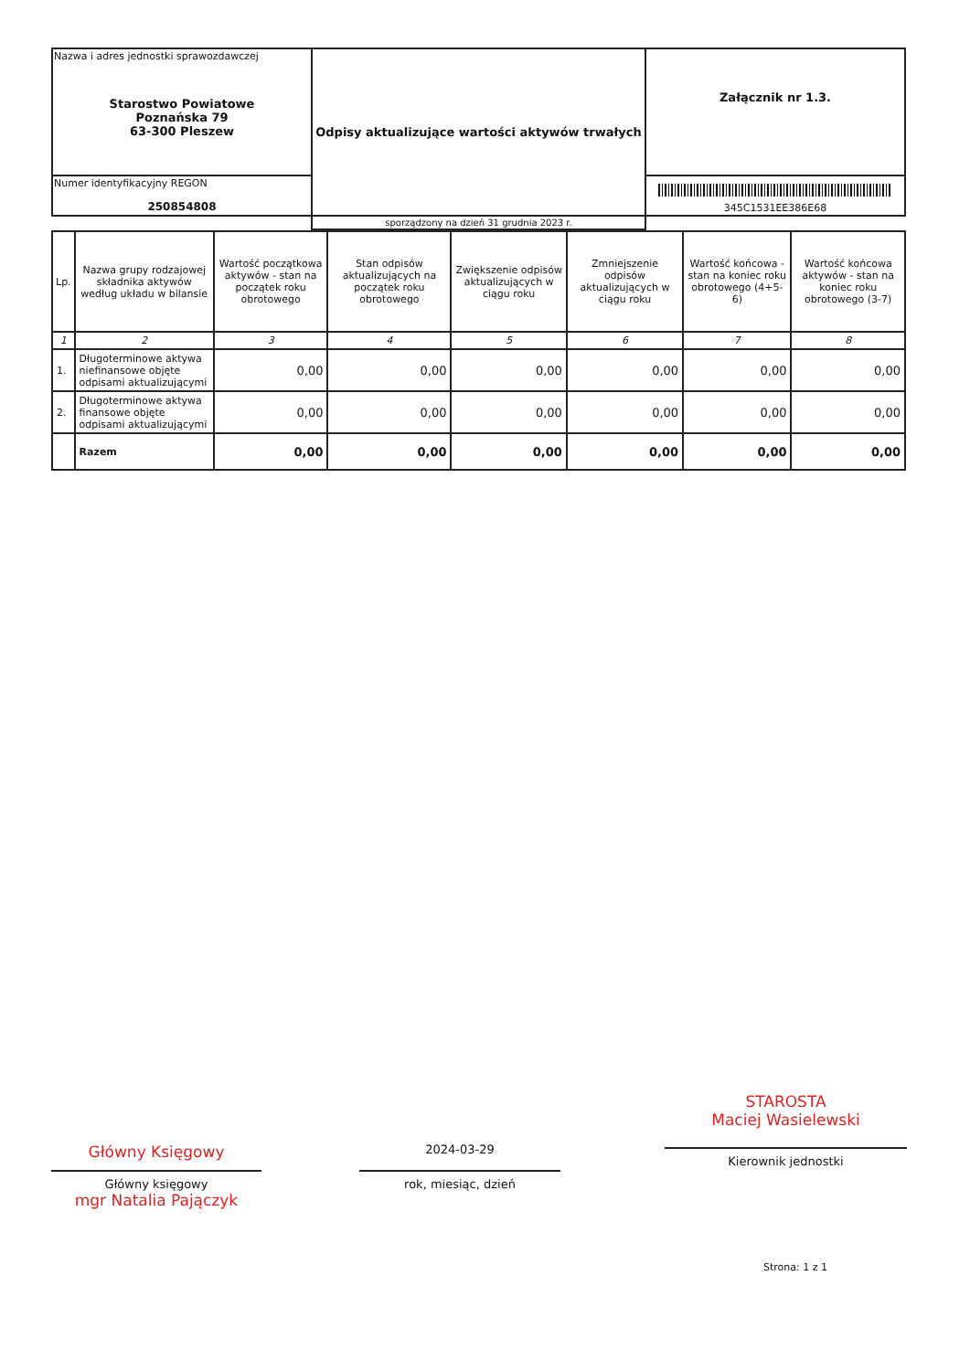| Nazwa i adres jednostki sprawozdawczej Starostwo Powiatowe Poznańska 79 63-300 Pleszew | Odpisy aktualizujące wartości aktywów trwałych | Załącznik nr 1.3. |
| Numer identyfikacyjny REGON 250854808 | | 345C1531EE386E68 |
| | sporządzony na dzień 31 grudnia 2023 r. | |
| Lp. | Nazwa grupy rodzajowej składnika aktywów według układu w bilansie | Wartość początkowa aktywów - stan na początek roku obrotowego | Stan odpisów aktualizujących na początek roku obrotowego | Zwiększenie odpisów aktualizujących w ciągu roku | Zmniejszenie odpisów aktualizujących w ciągu roku | Wartość końcowa - stan na koniec roku obrotowego (4+5-6) | Wartość końcowa aktywów - stan na koniec roku obrotowego (3-7) |
| --- | --- | --- | --- | --- | --- | --- | --- |
| 1 | 2 | 3 | 4 | 5 | 6 | 7 | 8 |
| 1. | Długoterminowe aktywa niefinansowe objęte odpisami aktualizującymi | 0,00 | 0,00 | 0,00 | 0,00 | 0,00 | 0,00 |
| 2. | Długoterminowe aktywa finansowe objęte odpisami aktualizującymi | 0,00 | 0,00 | 0,00 | 0,00 | 0,00 | 0,00 |
| | Razem | 0,00 | 0,00 | 0,00 | 0,00 | 0,00 | 0,00 |
Główny Księgowy
Główny księgowy
mgr Natalia Pajączyk
2024-03-29
rok, miesiąc, dzień
STAROSTA
Maciej Wasielewski
Kierownik jednostki
Strona: 1 z 1